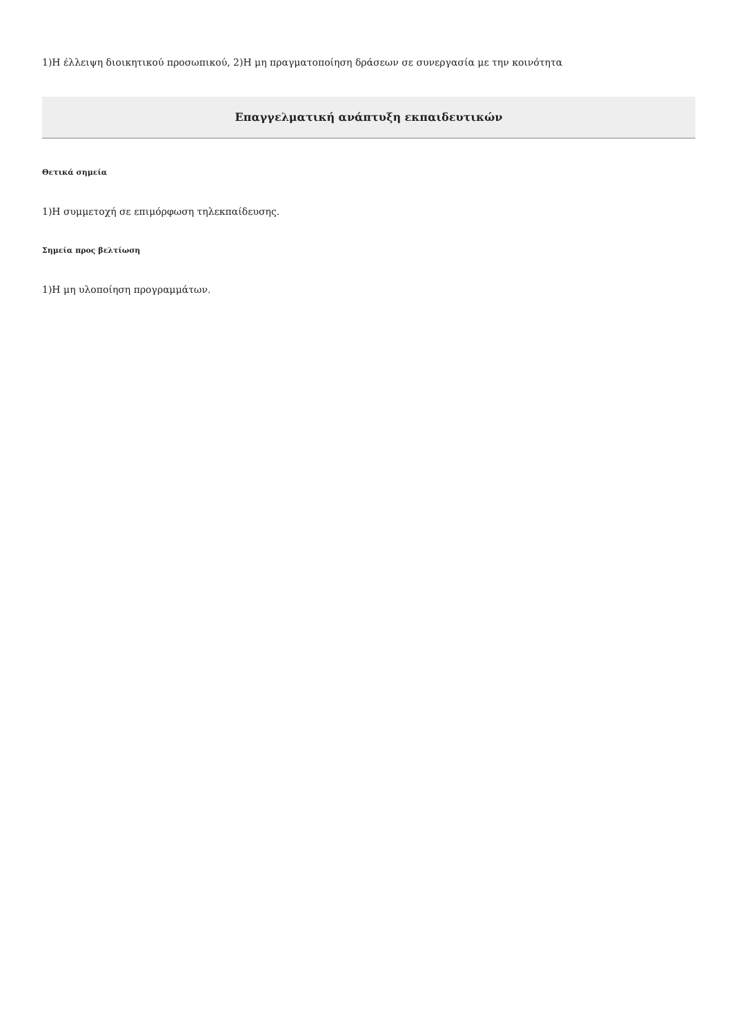1)Η έλλειψη διοικητικού προσωπικού, 2)Η μη πραγματοποίηση δράσεων σε συνεργασία με την κοινότητα
Επαγγελματική ανάπτυξη εκπαιδευτικών
Θετικά σημεία
1)Η συμμετοχή σε επιμόρφωση τηλεκπαίδευσης.
Σημεία προς βελτίωση
1)Η μη υλοποίηση προγραμμάτων.